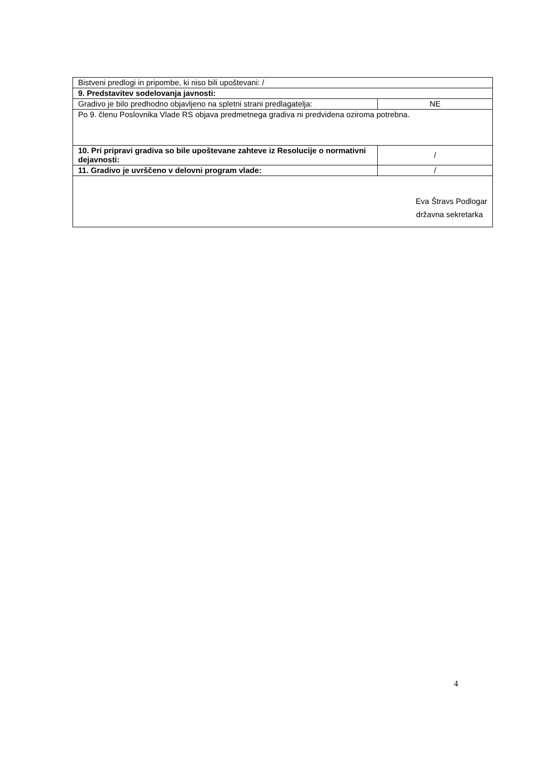| Bistveni predlogi in pripombe, ki niso bili upoštevani: / | |
| 9. Predstavitev sodelovanja javnosti: | |
| Gradivo je bilo predhodno objavljeno na spletni strani predlagatelja: | NE |
| Po 9. členu Poslovnika Vlade RS objava predmetnega gradiva ni predvidena oziroma potrebna. | |
| 10. Pri pripravi gradiva so bile upoštevane zahteve iz Resolucije o normativni dejavnosti: | / |
| 11. Gradivo je uvrščeno v delovni program vlade: | / |
| Eva Štravs Podlogar državna sekretarka | |
4